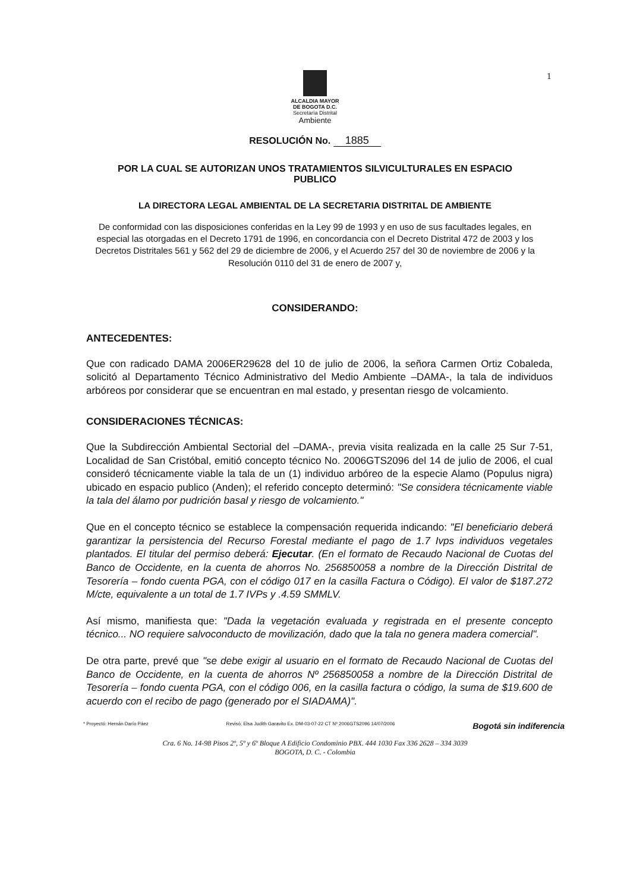1
ALCALDIA MAYOR
DE BOGOTA D.C.
Secretaría Distrital
Ambiente
RESOLUCIÓN No. 1885
POR LA CUAL SE AUTORIZAN UNOS TRATAMIENTOS SILVICULTURALES EN ESPACIO PUBLICO
LA DIRECTORA LEGAL AMBIENTAL DE LA SECRETARIA DISTRITAL DE AMBIENTE
De conformidad con las disposiciones conferidas en la Ley 99 de 1993 y en uso de sus facultades legales, en especial las otorgadas en el Decreto 1791 de 1996, en concordancia con el Decreto Distrital 472 de 2003 y los Decretos Distritales 561 y 562 del 29 de diciembre de 2006, y el Acuerdo 257 del 30 de noviembre de 2006 y la Resolución 0110 del 31 de enero de 2007 y,
CONSIDERANDO:
ANTECEDENTES:
Que con radicado DAMA 2006ER29628 del 10 de julio de 2006, la señora Carmen Ortiz Cobaleda, solicitó al Departamento Técnico Administrativo del Medio Ambiente –DAMA-, la tala de individuos arbóreos por considerar que se encuentran en mal estado, y presentan riesgo de volcamiento.
CONSIDERACIONES TÉCNICAS:
Que la Subdirección Ambiental Sectorial del –DAMA-, previa visita realizada en la calle 25 Sur 7-51, Localidad de San Cristóbal, emitió concepto técnico No. 2006GTS2096 del 14 de julio de 2006, el cual consideró técnicamente viable la tala de un (1) individuo arbóreo de la especie Alamo (Populus nigra) ubicado en espacio publico (Anden); el referido concepto determinó: "Se considera técnicamente viable la tala del álamo por pudrición basal y riesgo de volcamiento."
Que en el concepto técnico se establece la compensación requerida indicando: "El beneficiario deberá garantizar la persistencia del Recurso Forestal mediante el pago de 1.7 Ivps individuos vegetales plantados. El titular del permiso deberá: Ejecutar. (En el formato de Recaudo Nacional de Cuotas del Banco de Occidente, en la cuenta de ahorros No. 256850058 a nombre de la Dirección Distrital de Tesorería – fondo cuenta PGA, con el código 017 en la casilla Factura o Código). El valor de $187.272 M/cte, equivalente a un total de 1.7 IVPs y .4.59 SMMLV.
Así mismo, manifiesta que: "Dada la vegetación evaluada y registrada en el presente concepto técnico... NO requiere salvoconducto de movilización, dado que la tala no genera madera comercial".
De otra parte, prevé que "se debe exigir al usuario en el formato de Recaudo Nacional de Cuotas del Banco de Occidente, en la cuenta de ahorros Nº 256850058 a nombre de la Dirección Distrital de Tesorería – fondo cuenta PGA, con el código 006, en la casilla factura o código, la suma de $19.600 de acuerdo con el recibo de pago (generado por el SIADAMA)".
* Proyectó: Hernán Darío Páez Revisó: Elsa Judith Garavito Ex. DM-03-07-22 CT Nº 2006GTS2096 14/07/2006 Bogotá sin indiferencia
Cra. 6 No. 14-98 Pisos 2º, 5º y 6º Bloque A Edificio Condominio PBX. 444 1030 Fax 336 2628 – 334 3039
BOGOTA, D. C. - Colombia